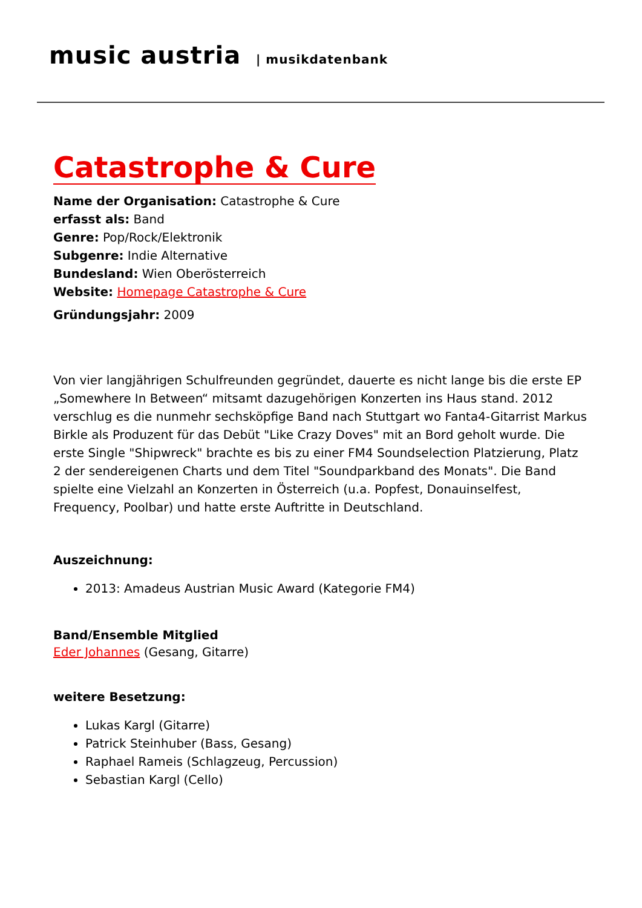music austria | musikdatenbank
Catastrophe & Cure
Name der Organisation: Catastrophe & Cure
erfasst als: Band
Genre: Pop/Rock/Elektronik
Subgenre: Indie Alternative
Bundesland: Wien Oberösterreich
Website: Homepage Catastrophe & Cure
Gründungsjahr: 2009
Von vier langjährigen Schulfreunden gegründet, dauerte es nicht lange bis die erste EP „Somewhere In Between“ mitsamt dazugehörigen Konzerten ins Haus stand. 2012 verschlug es die nunmehr sechsköpfige Band nach Stuttgart wo Fanta4-Gitarrist Markus Birkle als Produzent für das Debüt "Like Crazy Doves" mit an Bord geholt wurde. Die erste Single "Shipwreck" brachte es bis zu einer FM4 Soundselection Platzierung, Platz 2 der sendereigenen Charts und dem Titel "Soundparkband des Monats". Die Band spielte eine Vielzahl an Konzerten in Österreich (u.a. Popfest, Donauinselfest, Frequency, Poolbar) und hatte erste Auftritte in Deutschland.
Auszeichnung:
2013: Amadeus Austrian Music Award (Kategorie FM4)
Band/Ensemble Mitglied
Eder Johannes (Gesang, Gitarre)
weitere Besetzung:
Lukas Kargl (Gitarre)
Patrick Steinhuber (Bass, Gesang)
Raphael Rameis (Schlagzeug, Percussion)
Sebastian Kargl (Cello)